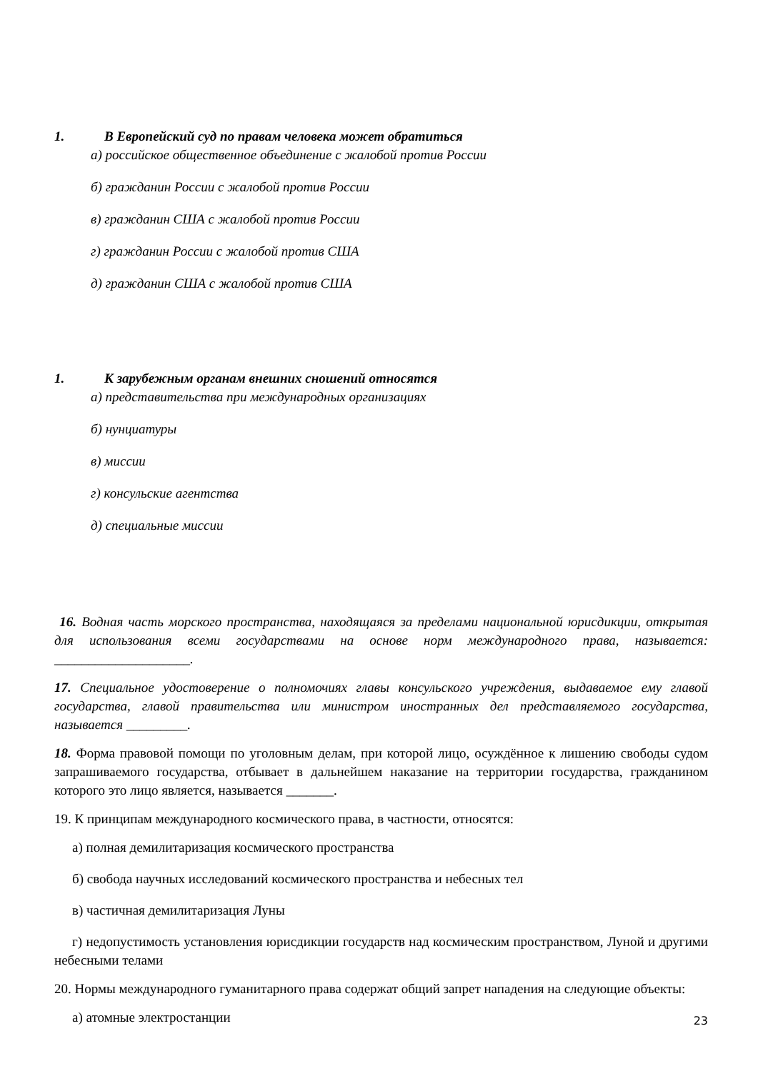1. В Европейский суд по правам человека может обратиться
а) российское общественное объединение с жалобой против России
б) гражданин России с жалобой против России
в) гражданин США с жалобой против России
г) гражданин России с жалобой против США
д) гражданин США с жалобой против США
1. К зарубежным органам внешних сношений относятся
а) представительства при международных организациях
б) нунциатуры
в) миссии
г) консульские агентства
д) специальные миссии
16. Водная часть морского пространства, находящаяся за пределами национальной юрисдикции, открытая для использования всеми государствами на основе норм международного права, называется: ____________________.
17. Специальное удостоверение о полномочиях главы консульского учреждения, выдаваемое ему главой государства, главой правительства или министром иностранных дел представляемого государства, называется _________.
18. Форма правовой помощи по уголовным делам, при которой лицо, осуждённое к лишению свободы судом запрашиваемого государства, отбывает в дальнейшем наказание на территории государства, гражданином которого это лицо является, называется _______.
19. К принципам международного космического права, в частности, относятся:
а) полная демилитаризация космического пространства
б) свобода научных исследований космического пространства и небесных тел
в) частичная демилитаризация Луны
г) недопустимость установления юрисдикции государств над космическим пространством, Луной и другими небесными телами
20. Нормы международного гуманитарного права содержат общий запрет нападения на следующие объекты:
а) атомные электростанции
23